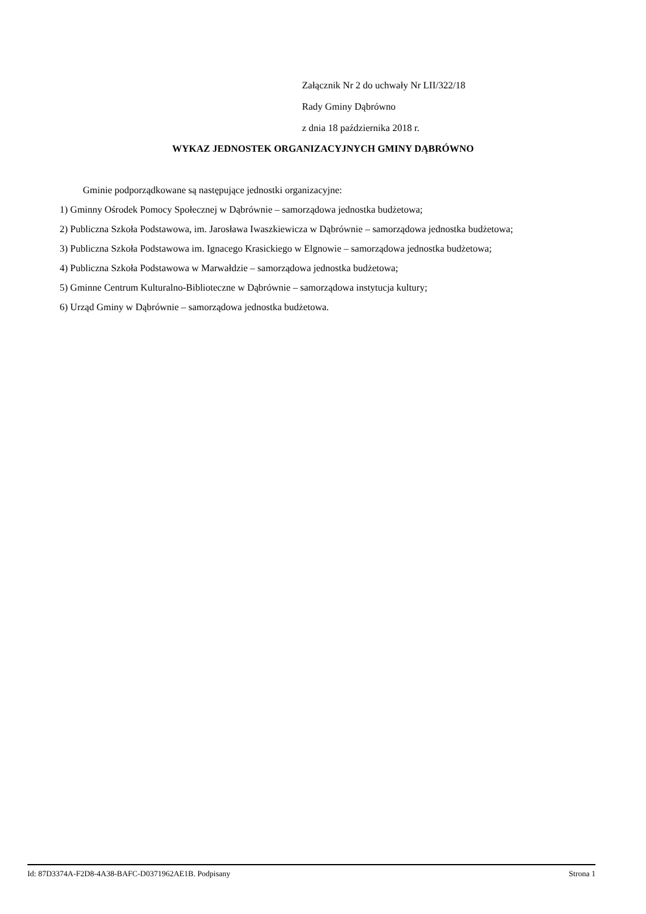Załącznik Nr 2 do uchwały Nr LII/322/18
Rady Gminy Dąbrówno
z dnia 18 października 2018 r.
WYKAZ JEDNOSTEK ORGANIZACYJNYCH GMINY DĄBRÓWNO
Gminie podporządkowane są następujące jednostki organizacyjne:
1) Gminny Ośrodek Pomocy Społecznej w Dąbrównie – samorządowa jednostka budżetowa;
2) Publiczna Szkoła Podstawowa, im. Jarosława Iwaszkiewicza w Dąbrównie – samorządowa jednostka budżetowa;
3) Publiczna Szkoła Podstawowa im. Ignacego Krasickiego w Elgnowie – samorządowa jednostka budżetowa;
4) Publiczna Szkoła Podstawowa w Marwałdzie – samorządowa jednostka budżetowa;
5) Gminne Centrum Kulturalno-Biblioteczne w Dąbrównie – samorządowa instytucja kultury;
6) Urząd Gminy w Dąbrównie – samorządowa jednostka budżetowa.
Id: 87D3374A-F2D8-4A38-BAFC-D0371962AE1B. Podpisany Strona 1